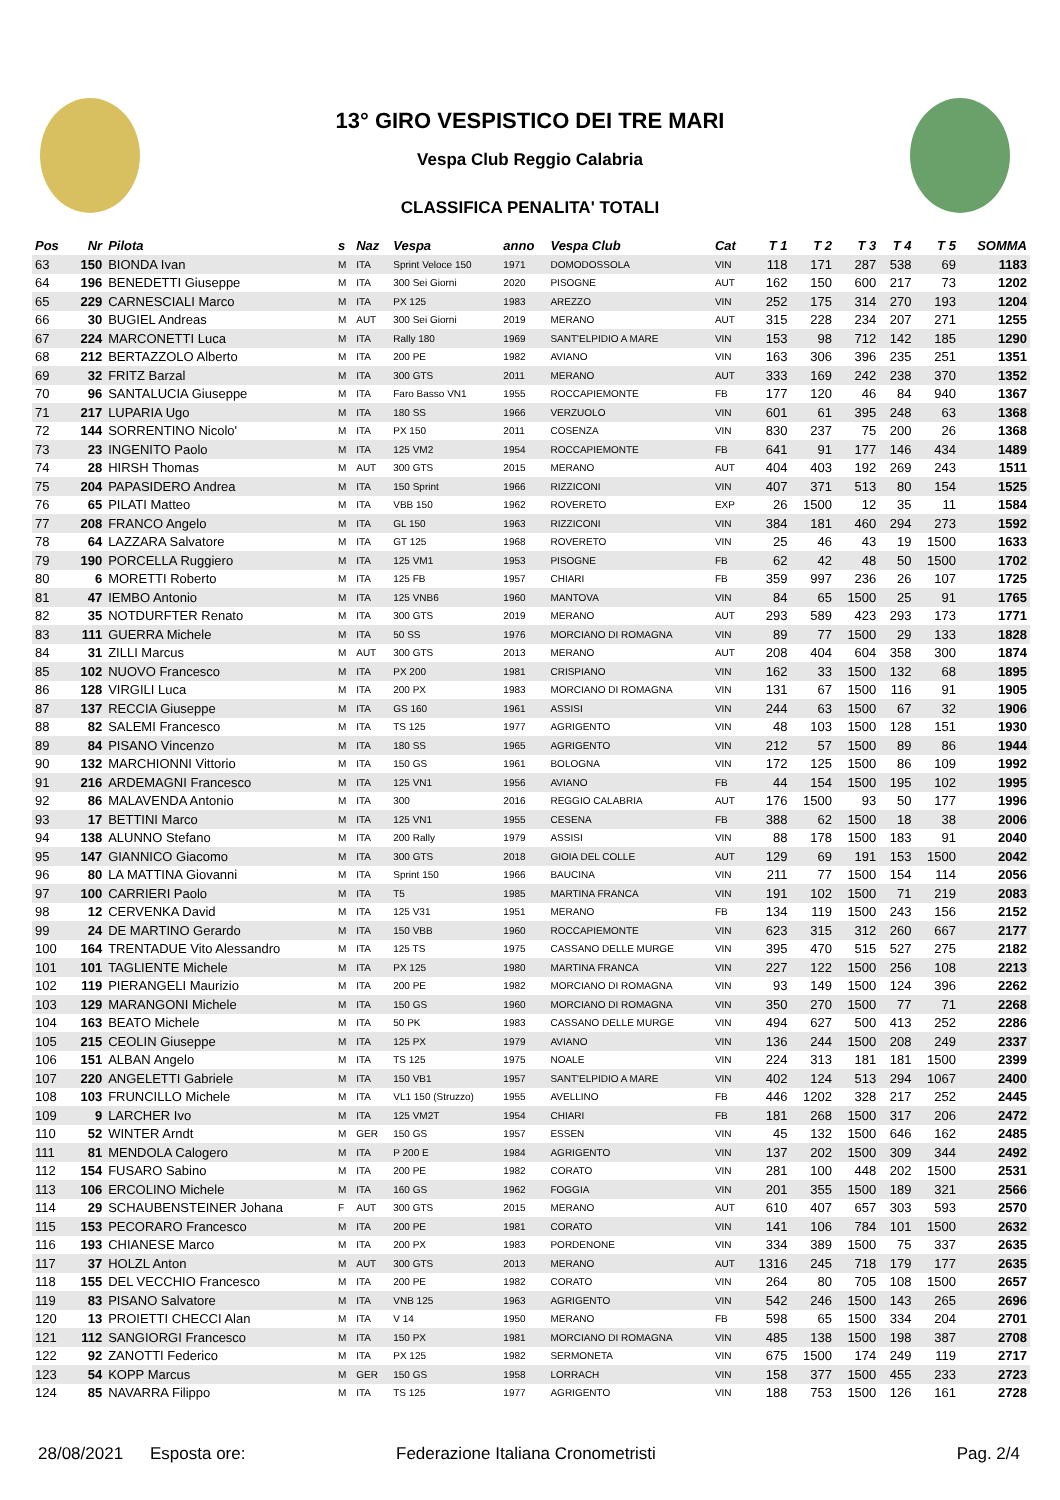13° GIRO VESPISTICO DEI TRE MARI
Vespa Club Reggio Calabria
CLASSIFICA PENALITA' TOTALI
| Pos | Nr | Pilota | s | Naz | Vespa | anno | Vespa Club | Cat | T 1 | T 2 | T 3 | T 4 | T 5 | SOMMA |
| --- | --- | --- | --- | --- | --- | --- | --- | --- | --- | --- | --- | --- | --- | --- |
| 63 | 150 | BIONDA Ivan | M | ITA | Sprint Veloce 150 | 1971 | DOMODOSSOLA | VIN | 118 | 171 | 287 | 538 | 69 | 1183 |
| 64 | 196 | BENEDETTI Giuseppe | M | ITA | 300 Sei Giorni | 2020 | PISOGNE | AUT | 162 | 150 | 600 | 217 | 73 | 1202 |
| 65 | 229 | CARNESCIALI Marco | M | ITA | PX 125 | 1983 | AREZZO | VIN | 252 | 175 | 314 | 270 | 193 | 1204 |
| 66 | 30 | BUGIEL Andreas | M | AUT | 300 Sei Giorni | 2019 | MERANO | AUT | 315 | 228 | 234 | 207 | 271 | 1255 |
| 67 | 224 | MARCONETTI Luca | M | ITA | Rally 180 | 1969 | SANT'ELPIDIO A MARE | VIN | 153 | 98 | 712 | 142 | 185 | 1290 |
| 68 | 212 | BERTAZZOLO Alberto | M | ITA | 200 PE | 1982 | AVIANO | VIN | 163 | 306 | 396 | 235 | 251 | 1351 |
| 69 | 32 | FRITZ Barzal | M | ITA | 300 GTS | 2011 | MERANO | AUT | 333 | 169 | 242 | 238 | 370 | 1352 |
| 70 | 96 | SANTALUCIA Giuseppe | M | ITA | Faro Basso VN1 | 1955 | ROCCAPIEMONTE | FB | 177 | 120 | 46 | 84 | 940 | 1367 |
| 71 | 217 | LUPARIA Ugo | M | ITA | 180 SS | 1966 | VERZUOLO | VIN | 601 | 61 | 395 | 248 | 63 | 1368 |
| 72 | 144 | SORRENTINO Nicolo' | M | ITA | PX 150 | 2011 | COSENZA | VIN | 830 | 237 | 75 | 200 | 26 | 1368 |
| 73 | 23 | INGENITO Paolo | M | ITA | 125 VM2 | 1954 | ROCCAPIEMONTE | FB | 641 | 91 | 177 | 146 | 434 | 1489 |
| 74 | 28 | HIRSH Thomas | M | AUT | 300 GTS | 2015 | MERANO | AUT | 404 | 403 | 192 | 269 | 243 | 1511 |
| 75 | 204 | PAPASIDERO Andrea | M | ITA | 150 Sprint | 1966 | RIZZICONI | VIN | 407 | 371 | 513 | 80 | 154 | 1525 |
| 76 | 65 | PILATI Matteo | M | ITA | VBB 150 | 1962 | ROVERETO | EXP | 26 | 1500 | 12 | 35 | 11 | 1584 |
| 77 | 208 | FRANCO Angelo | M | ITA | GL 150 | 1963 | RIZZICONI | VIN | 384 | 181 | 460 | 294 | 273 | 1592 |
| 78 | 64 | LAZZARA Salvatore | M | ITA | GT 125 | 1968 | ROVERETO | VIN | 25 | 46 | 43 | 19 | 1500 | 1633 |
| 79 | 190 | PORCELLA Ruggiero | M | ITA | 125 VM1 | 1953 | PISOGNE | FB | 62 | 42 | 48 | 50 | 1500 | 1702 |
| 80 | 6 | MORETTI Roberto | M | ITA | 125 FB | 1957 | CHIARI | FB | 359 | 997 | 236 | 26 | 107 | 1725 |
| 81 | 47 | IEMBO Antonio | M | ITA | 125 VNB6 | 1960 | MANTOVA | VIN | 84 | 65 | 1500 | 25 | 91 | 1765 |
| 82 | 35 | NOTDURFTER Renato | M | ITA | 300 GTS | 2019 | MERANO | AUT | 293 | 589 | 423 | 293 | 173 | 1771 |
| 83 | 111 | GUERRA Michele | M | ITA | 50 SS | 1976 | MORCIANO DI ROMAGNA | VIN | 89 | 77 | 1500 | 29 | 133 | 1828 |
| 84 | 31 | ZILLI Marcus | M | AUT | 300 GTS | 2013 | MERANO | AUT | 208 | 404 | 604 | 358 | 300 | 1874 |
| 85 | 102 | NUOVO Francesco | M | ITA | PX 200 | 1981 | CRISPIANO | VIN | 162 | 33 | 1500 | 132 | 68 | 1895 |
| 86 | 128 | VIRGILI Luca | M | ITA | 200 PX | 1983 | MORCIANO DI ROMAGNA | VIN | 131 | 67 | 1500 | 116 | 91 | 1905 |
| 87 | 137 | RECCIA Giuseppe | M | ITA | GS 160 | 1961 | ASSISI | VIN | 244 | 63 | 1500 | 67 | 32 | 1906 |
| 88 | 82 | SALEMI Francesco | M | ITA | TS 125 | 1977 | AGRIGENTO | VIN | 48 | 103 | 1500 | 128 | 151 | 1930 |
| 89 | 84 | PISANO Vincenzo | M | ITA | 180 SS | 1965 | AGRIGENTO | VIN | 212 | 57 | 1500 | 89 | 86 | 1944 |
| 90 | 132 | MARCHIONNI Vittorio | M | ITA | 150 GS | 1961 | BOLOGNA | VIN | 172 | 125 | 1500 | 86 | 109 | 1992 |
| 91 | 216 | ARDEMAGNI Francesco | M | ITA | 125 VN1 | 1956 | AVIANO | FB | 44 | 154 | 1500 | 195 | 102 | 1995 |
| 92 | 86 | MALAVENDA Antonio | M | ITA | 300 | 2016 | REGGIO CALABRIA | AUT | 176 | 1500 | 93 | 50 | 177 | 1996 |
| 93 | 17 | BETTINI Marco | M | ITA | 125 VN1 | 1955 | CESENA | FB | 388 | 62 | 1500 | 18 | 38 | 2006 |
| 94 | 138 | ALUNNO Stefano | M | ITA | 200 Rally | 1979 | ASSISI | VIN | 88 | 178 | 1500 | 183 | 91 | 2040 |
| 95 | 147 | GIANNICO Giacomo | M | ITA | 300 GTS | 2018 | GIOIA DEL COLLE | AUT | 129 | 69 | 191 | 153 | 1500 | 2042 |
| 96 | 80 | LA MATTINA Giovanni | M | ITA | Sprint 150 | 1966 | BAUCINA | VIN | 211 | 77 | 1500 | 154 | 114 | 2056 |
| 97 | 100 | CARRIERI Paolo | M | ITA | T5 | 1985 | MARTINA FRANCA | VIN | 191 | 102 | 1500 | 71 | 219 | 2083 |
| 98 | 12 | CERVENKA David | M | ITA | 125 V31 | 1951 | MERANO | FB | 134 | 119 | 1500 | 243 | 156 | 2152 |
| 99 | 24 | DE MARTINO Gerardo | M | ITA | 150 VBB | 1960 | ROCCAPIEMONTE | VIN | 623 | 315 | 312 | 260 | 667 | 2177 |
| 100 | 164 | TRENTADUE Vito Alessandro | M | ITA | 125 TS | 1975 | CASSANO DELLE MURGE | VIN | 395 | 470 | 515 | 527 | 275 | 2182 |
| 101 | 101 | TAGLIENTE Michele | M | ITA | PX 125 | 1980 | MARTINA FRANCA | VIN | 227 | 122 | 1500 | 256 | 108 | 2213 |
| 102 | 119 | PIERANGELI Maurizio | M | ITA | 200 PE | 1982 | MORCIANO DI ROMAGNA | VIN | 93 | 149 | 1500 | 124 | 396 | 2262 |
| 103 | 129 | MARANGONI Michele | M | ITA | 150 GS | 1960 | MORCIANO DI ROMAGNA | VIN | 350 | 270 | 1500 | 77 | 71 | 2268 |
| 104 | 163 | BEATO Michele | M | ITA | 50 PK | 1983 | CASSANO DELLE MURGE | VIN | 494 | 627 | 500 | 413 | 252 | 2286 |
| 105 | 215 | CEOLIN Giuseppe | M | ITA | 125 PX | 1979 | AVIANO | VIN | 136 | 244 | 1500 | 208 | 249 | 2337 |
| 106 | 151 | ALBAN Angelo | M | ITA | TS 125 | 1975 | NOALE | VIN | 224 | 313 | 181 | 181 | 1500 | 2399 |
| 107 | 220 | ANGELETTI Gabriele | M | ITA | 150 VB1 | 1957 | SANT'ELPIDIO A MARE | VIN | 402 | 124 | 513 | 294 | 1067 | 2400 |
| 108 | 103 | FRUNCILLO Michele | M | ITA | VL1 150 (Struzzo) | 1955 | AVELLINO | FB | 446 | 1202 | 328 | 217 | 252 | 2445 |
| 109 | 9 | LARCHER Ivo | M | ITA | 125 VM2T | 1954 | CHIARI | FB | 181 | 268 | 1500 | 317 | 206 | 2472 |
| 110 | 52 | WINTER Arndt | M | GER | 150 GS | 1957 | ESSEN | VIN | 45 | 132 | 1500 | 646 | 162 | 2485 |
| 111 | 81 | MENDOLA Calogero | M | ITA | P 200 E | 1984 | AGRIGENTO | VIN | 137 | 202 | 1500 | 309 | 344 | 2492 |
| 112 | 154 | FUSARO Sabino | M | ITA | 200 PE | 1982 | CORATO | VIN | 281 | 100 | 448 | 202 | 1500 | 2531 |
| 113 | 106 | ERCOLINO Michele | M | ITA | 160 GS | 1962 | FOGGIA | VIN | 201 | 355 | 1500 | 189 | 321 | 2566 |
| 114 | 29 | SCHAUBENSTEINER Johana | F | AUT | 300 GTS | 2015 | MERANO | AUT | 610 | 407 | 657 | 303 | 593 | 2570 |
| 115 | 153 | PECORARO Francesco | M | ITA | 200 PE | 1981 | CORATO | VIN | 141 | 106 | 784 | 101 | 1500 | 2632 |
| 116 | 193 | CHIANESE Marco | M | ITA | 200 PX | 1983 | PORDENONE | VIN | 334 | 389 | 1500 | 75 | 337 | 2635 |
| 117 | 37 | HOLZL Anton | M | AUT | 300 GTS | 2013 | MERANO | AUT | 1316 | 245 | 718 | 179 | 177 | 2635 |
| 118 | 155 | DEL VECCHIO Francesco | M | ITA | 200 PE | 1982 | CORATO | VIN | 264 | 80 | 705 | 108 | 1500 | 2657 |
| 119 | 83 | PISANO Salvatore | M | ITA | VNB 125 | 1963 | AGRIGENTO | VIN | 542 | 246 | 1500 | 143 | 265 | 2696 |
| 120 | 13 | PROIETTI CHECCI Alan | M | ITA | V 14 | 1950 | MERANO | FB | 598 | 65 | 1500 | 334 | 204 | 2701 |
| 121 | 112 | SANGIORGI Francesco | M | ITA | 150 PX | 1981 | MORCIANO DI ROMAGNA | VIN | 485 | 138 | 1500 | 198 | 387 | 2708 |
| 122 | 92 | ZANOTTI Federico | M | ITA | PX 125 | 1982 | SERMONETA | VIN | 675 | 1500 | 174 | 249 | 119 | 2717 |
| 123 | 54 | KOPP Marcus | M | GER | 150 GS | 1958 | LORRACH | VIN | 158 | 377 | 1500 | 455 | 233 | 2723 |
| 124 | 85 | NAVARRA Filippo | M | ITA | TS 125 | 1977 | AGRIGENTO | VIN | 188 | 753 | 1500 | 126 | 161 | 2728 |
28/08/2021 Esposta ore: Federazione Italiana Cronometristi Pag. 2/4